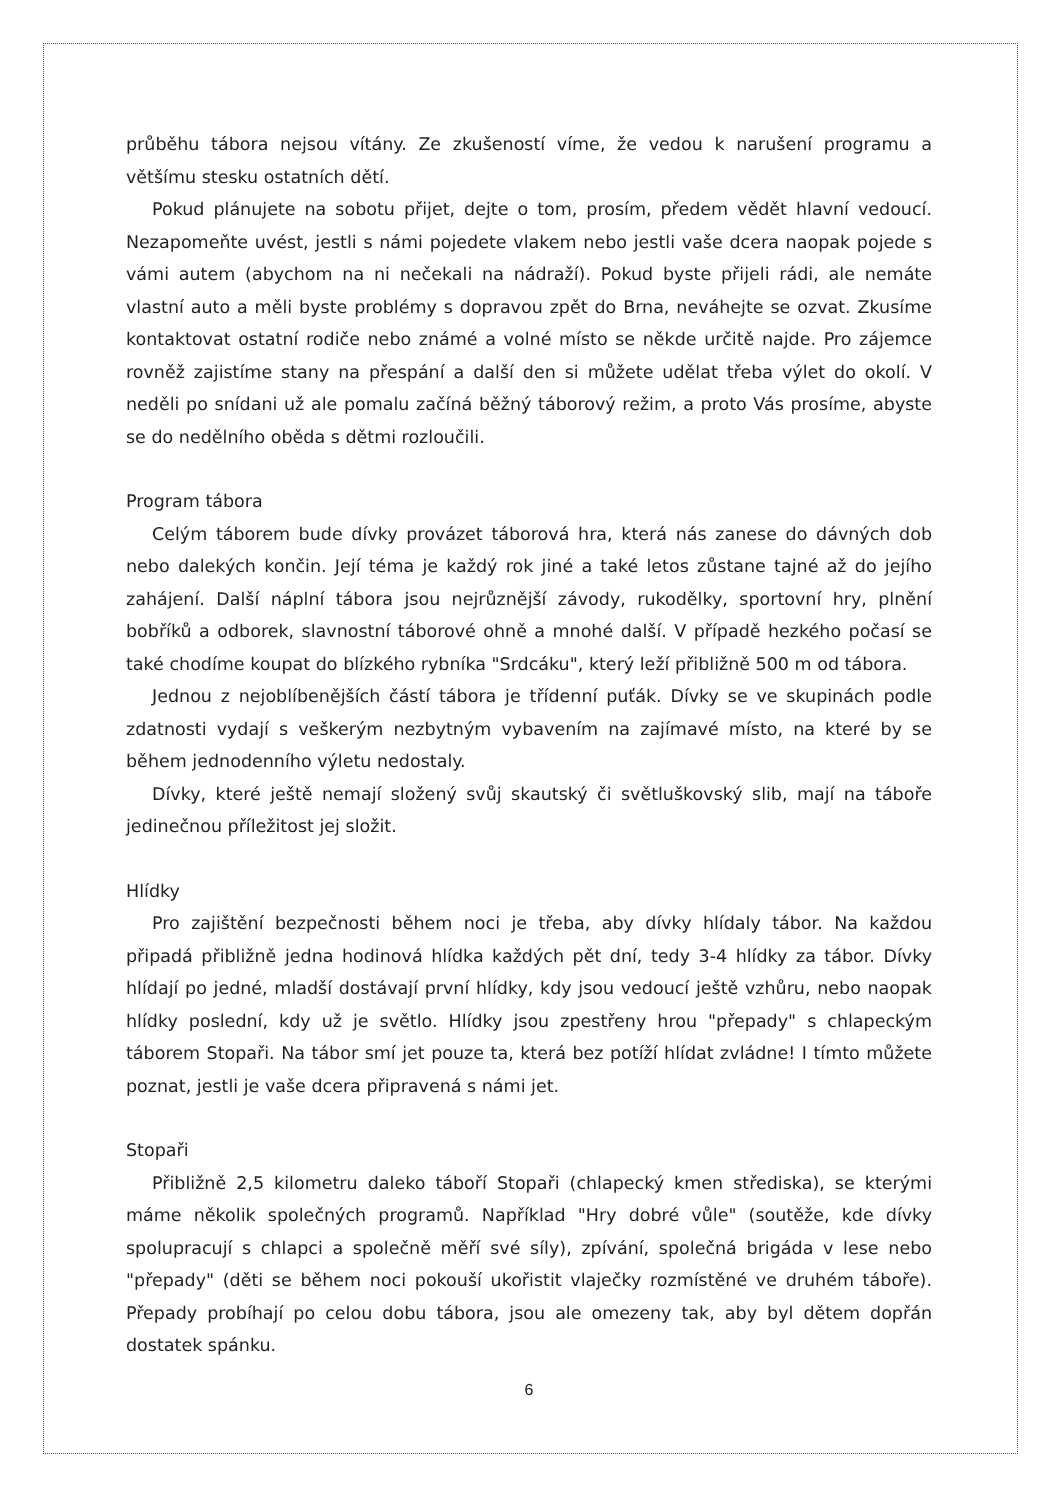průběhu tábora nejsou vítány. Ze zkušeností víme, že vedou k narušení programu a většímu stesku ostatních dětí.
Pokud plánujete na sobotu přijet, dejte o tom, prosím, předem vědět hlavní vedoucí. Nezapomeňte uvést, jestli s námi pojedete vlakem nebo jestli vaše dcera naopak pojede s vámi autem (abychom na ni nečekali na nádraží). Pokud byste přijeli rádi, ale nemáte vlastní auto a měli byste problémy s dopravou zpět do Brna, neváhejte se ozvat. Zkusíme kontaktovat ostatní rodiče nebo známé a volné místo se někde určitě najde. Pro zájemce rovněž zajistíme stany na přespání a další den si můžete udělat třeba výlet do okolí. V neděli po snídani už ale pomalu začíná běžný táborový režim, a proto Vás prosíme, abyste se do nedělního oběda s dětmi rozloučili.
Program tábora
Celým táborem bude dívky provázet táborová hra, která nás zanese do dávných dob nebo dalekých končin. Její téma je každý rok jiné a také letos zůstane tajné až do jejího zahájení. Další náplní tábora jsou nejrůznější závody, rukodělky, sportovní hry, plnění bobříků a odborek, slavnostní táborové ohně a mnohé další. V případě hezkého počasí se také chodíme koupat do blízkého rybníka "Srdcáku", který leží přibližně 500 m od tábora.
Jednou z nejoblíbenějších částí tábora je třídenní puťák. Dívky se ve skupinách podle zdatnosti vydají s veškerým nezbytným vybavením na zajímavé místo, na které by se během jednodenního výletu nedostaly.
Dívky, které ještě nemají složený svůj skautský či světluškovský slib, mají na táboře jedinečnou příležitost jej složit.
Hlídky
Pro zajištění bezpečnosti během noci je třeba, aby dívky hlídaly tábor. Na každou připadá přibližně jedna hodinová hlídka každých pět dní, tedy 3-4 hlídky za tábor. Dívky hlídají po jedné, mladší dostávají první hlídky, kdy jsou vedoucí ještě vzhůru, nebo naopak hlídky poslední, kdy už je světlo. Hlídky jsou zpestřeny hrou "přepady" s chlapeckým táborem Stopaři. Na tábor smí jet pouze ta, která bez potíží hlídat zvládne! I tímto můžete poznat, jestli je vaše dcera připravená s námi jet.
Stopaři
Přibližně 2,5 kilometru daleko táboří Stopaři (chlapecký kmen střediska), se kterými máme několik společných programů. Například "Hry dobré vůle" (soutěže, kde dívky spolupracují s chlapci a společně měří své síly), zpívání, společná brigáda v lese nebo "přepady" (děti se během noci pokouší ukořistit vlaječky rozmístěné ve druhém táboře). Přepady probíhají po celou dobu tábora, jsou ale omezeny tak, aby byl dětem dopřán dostatek spánku.
6